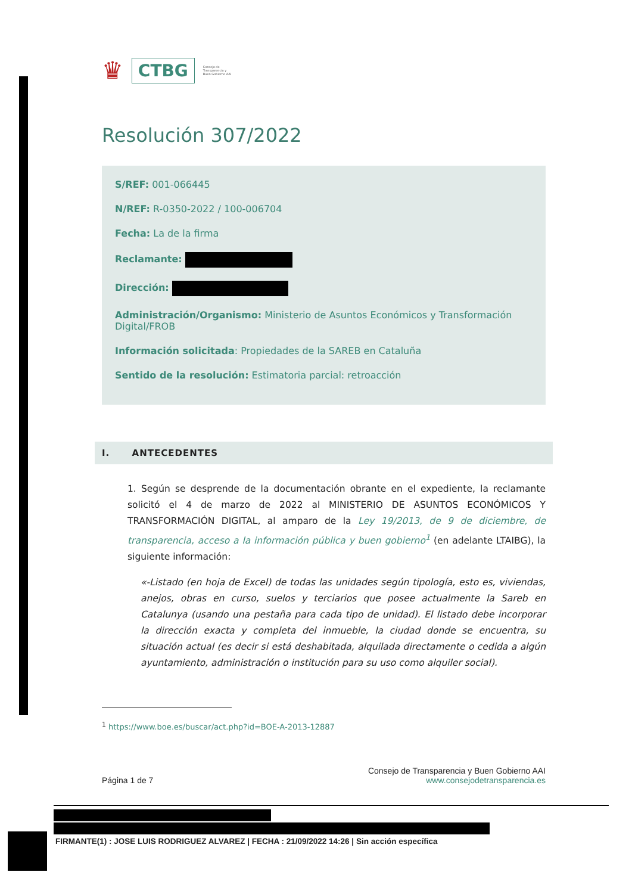♛ CTBG Consejo de
Transparencia y
Buen Gobierno AAI
Resolución 307/2022
S/REF: 001-066445
N/REF: R-0350-2022 / 100-006704
Fecha: La de la firma
Reclamante:
Dirección:
Administración/Organismo: Ministerio de Asuntos Económicos y Transformación Digital/FROB
Información solicitada: Propiedades de la SAREB en Cataluña
Sentido de la resolución: Estimatoria parcial: retroacción
I. ANTECEDENTES
1. Según se desprende de la documentación obrante en el expediente, la reclamante solicitó el 4 de marzo de 2022 al MINISTERIO DE ASUNTOS ECONÓMICOS Y TRANSFORMACIÓN DIGITAL, al amparo de la Ley 19/2013, de 9 de diciembre, de transparencia, acceso a la información pública y buen gobierno<sup>1</sup> (en adelante LTAIBG), la siguiente información:
«-Listado (en hoja de Excel) de todas las unidades según tipología, esto es, viviendas, anejos, obras en curso, suelos y terciarios que posee actualmente la Sareb en Catalunya (usando una pestaña para cada tipo de unidad). El listado debe incorporar la dirección exacta y completa del inmueble, la ciudad donde se encuentra, su situación actual (es decir si está deshabitada, alquilada directamente o cedida a algún ayuntamiento, administración o institución para su uso como alquiler social).
<sup>1</sup> https://www.boe.es/buscar/act.php?id=BOE-A-2013-12887
Página 1 de 7 Consejo de Transparencia y Buen Gobierno AAI
www.consejodetransparencia.es
FIRMANTE(1) : JOSE LUIS RODRIGUEZ ALVAREZ | FECHA : 21/09/2022 14:26 | Sin acción específica